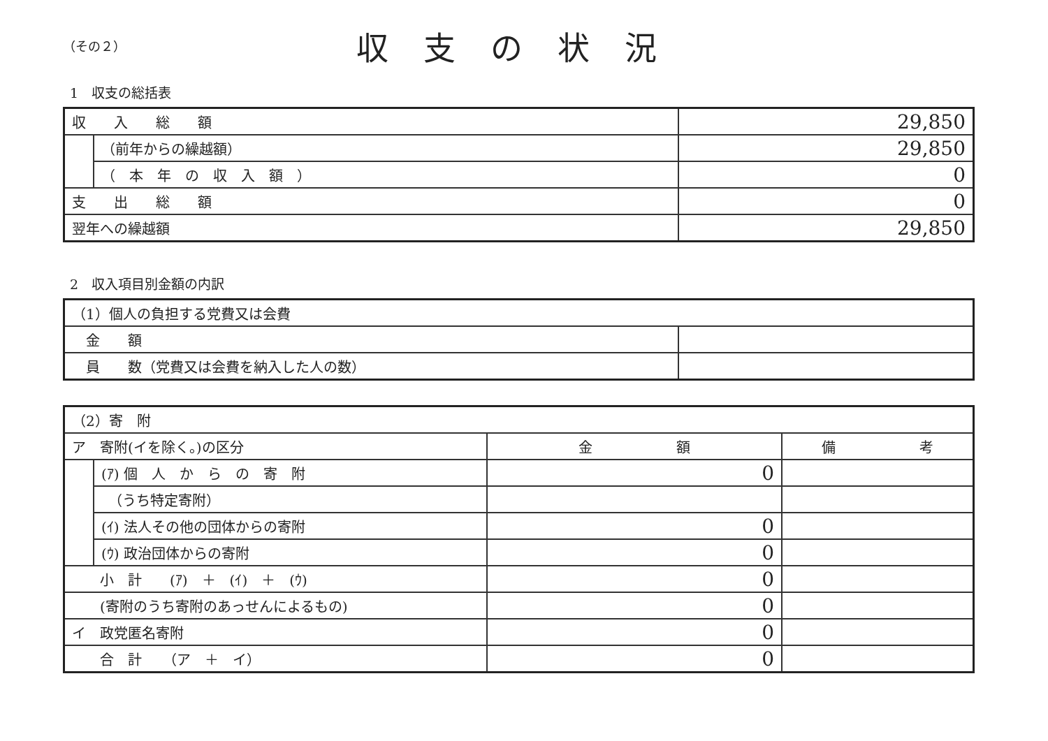（その２）
収支の状況
1　収支の総括表
| 収 入 総 額 | | 29,850 |
| | （前年からの繰越額） | 29,850 |
| | （ 本 年 の 収 入 額 ） | 0 |
| 支 出 総 額 | | 0 |
| 翌年への繰越額 | | 29,850 |
2　収入項目別金額の内訳
| （1）個人の負担する党費又は会費 | |
| 金 額 | |
| 員 数（党費又は会費を納入した人の数） | |
| （2）寄 附 | | | |
| ア 寄附(イを除く。)の区分 | | 金 額 | 備 考 |
| | (ｱ) 個 人 か ら の 寄 附 | 0 | |
| | （うち特定寄附） | | |
| | (ｲ) 法人その他の団体からの寄附 | 0 | |
| | (ｳ) 政治団体からの寄附 | 0 | |
| 小 計 (ｱ) ＋ (ｲ) ＋ (ｳ) | | 0 | |
| (寄附のうち寄附のあっせんによるもの) | | 0 | |
| イ 政党匿名寄附 | | 0 | |
| 合 計 （ア ＋ イ） | | 0 | |